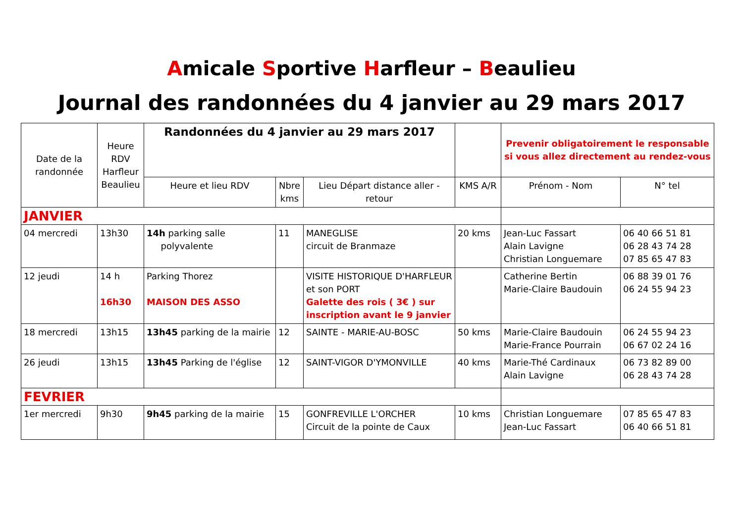Amicale Sportive Harfleur – Beaulieu
Journal des randonnées du 4 janvier au 29 mars 2017
| Date de la randonnée | Heure RDV Harfleur Beaulieu | Randonnées du 4 janvier au 29 mars 2017 | | | | Prevenir obligatoirement le responsable si vous allez directement au rendez-vous | |
| --- | --- | --- | --- | --- | --- | --- | --- |
| | | Heure et lieu RDV | Nbre kms | Lieu Départ distance aller - retour | KMS A/R | Prénom - Nom | N° tel |
| JANVIER | | | | | | | |
| 04 mercredi | 13h30 | 14h parking salle polyvalente | 11 | MANEGLISE circuit de Branmaze | 20 kms | Jean-Luc Fassart Alain Lavigne Christian Longuemare | 06 40 66 51 81 06 28 43 74 28 07 85 65 47 83 |
| 12 jeudi | 14 h 16h30 | Parking Thorez MAISON DES ASSO | | VISITE HISTORIQUE D'HARFLEUR et son PORT Galette des rois ( 3€ ) sur inscription avant le 9 janvier | | Catherine Bertin Marie-Claire Baudouin | 06 88 39 01 76 06 24 55 94 23 |
| 18 mercredi | 13h15 | 13h45 parking de la mairie | 12 | SAINTE - MARIE-AU-BOSC | 50 kms | Marie-Claire Baudouin Marie-France Pourrain | 06 24 55 94 23 06 67 02 24 16 |
| 26 jeudi | 13h15 | 13h45 Parking de l'église | 12 | SAINT-VIGOR D'YMONVILLE | 40 kms | Marie-Thé Cardinaux Alain Lavigne | 06 73 82 89 00 06 28 43 74 28 |
| FEVRIER | | | | | | | |
| 1er mercredi | 9h30 | 9h45 parking de la mairie | 15 | GONFREVILLE L'ORCHER Circuit de la pointe de Caux | 10 kms | Christian Longuemare Jean-Luc Fassart | 07 85 65 47 83 06 40 66 51 81 |